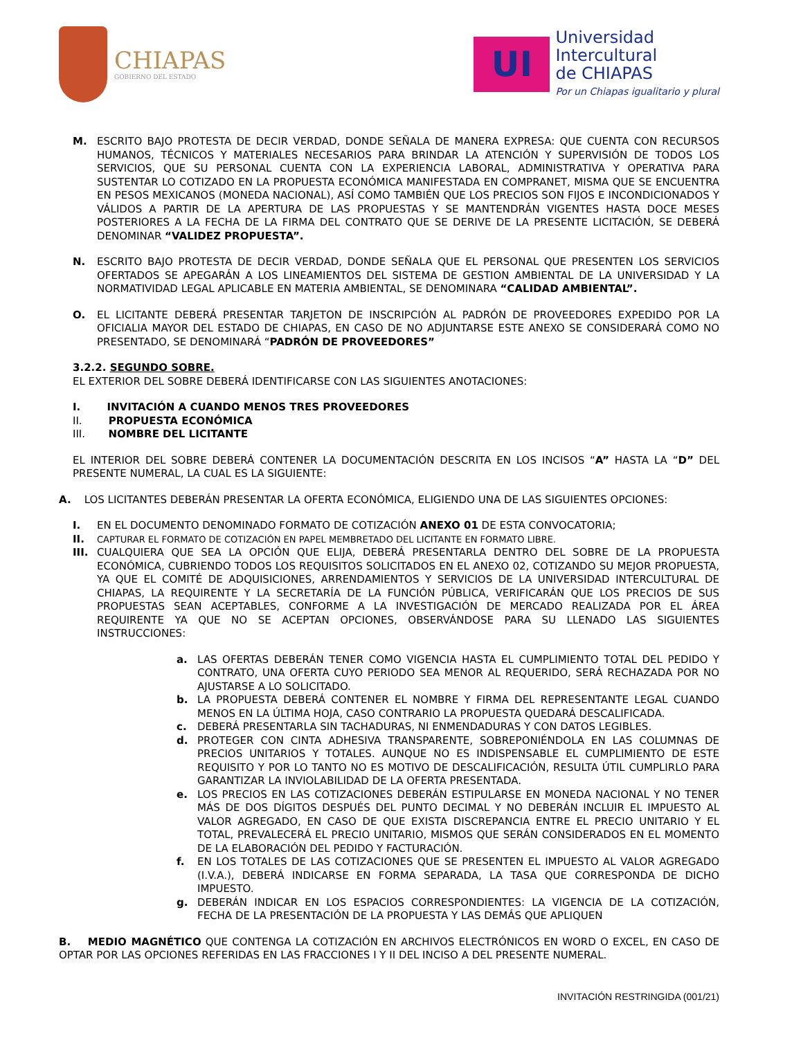CHIAPAS
GOBIERNO DEL ESTADO
UI
Universidad
Intercultural
de CHIAPAS
Por un Chiapas igualitario y plural
M. ESCRITO BAJO PROTESTA DE DECIR VERDAD, DONDE SEÑALA DE MANERA EXPRESA: QUE CUENTA CON RECURSOS HUMANOS, TÉCNICOS Y MATERIALES NECESARIOS PARA BRINDAR LA ATENCIÓN Y SUPERVISIÓN DE TODOS LOS SERVICIOS, QUE SU PERSONAL CUENTA CON LA EXPERIENCIA LABORAL, ADMINISTRATIVA Y OPERATIVA PARA SUSTENTAR LO COTIZADO EN LA PROPUESTA ECONÓMICA MANIFESTADA EN COMPRANET, MISMA QUE SE ENCUENTRA EN PESOS MEXICANOS (MONEDA NACIONAL), ASÍ COMO TAMBIÉN QUE LOS PRECIOS SON FIJOS E INCONDICIONADOS Y VÁLIDOS A PARTIR DE LA APERTURA DE LAS PROPUESTAS Y SE MANTENDRÁN VIGENTES HASTA DOCE MESES POSTERIORES A LA FECHA DE LA FIRMA DEL CONTRATO QUE SE DERIVE DE LA PRESENTE LICITACIÓN, SE DEBERÁ DENOMINAR “VALIDEZ PROPUESTA”.
N. ESCRITO BAJO PROTESTA DE DECIR VERDAD, DONDE SEÑALA QUE EL PERSONAL QUE PRESENTEN LOS SERVICIOS OFERTADOS SE APEGARÁN A LOS LINEAMIENTOS DEL SISTEMA DE GESTION AMBIENTAL DE LA UNIVERSIDAD Y LA NORMATIVIDAD LEGAL APLICABLE EN MATERIA AMBIENTAL, SE DENOMINARA “CALIDAD AMBIENTAL”.
O. EL LICITANTE DEBERÁ PRESENTAR TARJETON DE INSCRIPCIÓN AL PADRÓN DE PROVEEDORES EXPEDIDO POR LA OFICIALIA MAYOR DEL ESTADO DE CHIAPAS, EN CASO DE NO ADJUNTARSE ESTE ANEXO SE CONSIDERARÁ COMO NO PRESENTADO, SE DENOMINARÁ “PADRÓN DE PROVEEDORES”
3.2.2. SEGUNDO SOBRE.
EL EXTERIOR DEL SOBRE DEBERÁ IDENTIFICARSE CON LAS SIGUIENTES ANOTACIONES:
I. INVITACIÓN A CUANDO MENOS TRES PROVEEDORES
II. PROPUESTA ECONÓMICA
III. NOMBRE DEL LICITANTE
EL INTERIOR DEL SOBRE DEBERÁ CONTENER LA DOCUMENTACIÓN DESCRITA EN LOS INCISOS “A” HASTA LA “D” DEL PRESENTE NUMERAL, LA CUAL ES LA SIGUIENTE:
A. LOS LICITANTES DEBERÁN PRESENTAR LA OFERTA ECONÓMICA, ELIGIENDO UNA DE LAS SIGUIENTES OPCIONES:
I. EN EL DOCUMENTO DENOMINADO FORMATO DE COTIZACIÓN ANEXO 01 DE ESTA CONVOCATORIA;
II.
CAPTURAR EL FORMATO DE COTIZACIÓN EN PAPEL MEMBRETADO DEL LICITANTE EN FORMATO LIBRE.
III.
CUALQUIERA QUE SEA LA OPCIÓN QUE ELIJA, DEBERÁ PRESENTARLA DENTRO DEL SOBRE DE LA PROPUESTA ECONÓMICA, CUBRIENDO TODOS LOS REQUISITOS SOLICITADOS EN EL ANEXO 02, COTIZANDO SU MEJOR PROPUESTA, YA QUE EL COMITÉ DE ADQUISICIONES, ARRENDAMIENTOS Y SERVICIOS DE LA UNIVERSIDAD INTERCULTURAL DE CHIAPAS, LA REQUIRENTE Y LA SECRETARÍA DE LA FUNCIÓN PÚBLICA, VERIFICARÁN QUE LOS PRECIOS DE SUS PROPUESTAS SEAN ACEPTABLES, CONFORME A LA INVESTIGACIÓN DE MERCADO REALIZADA POR EL ÁREA REQUIRENTE YA QUE NO SE ACEPTAN OPCIONES, OBSERVÁNDOSE PARA SU LLENADO LAS SIGUIENTES INSTRUCCIONES:
a. LAS OFERTAS DEBERÁN TENER COMO VIGENCIA HASTA EL CUMPLIMIENTO TOTAL DEL PEDIDO Y CONTRATO, UNA OFERTA CUYO PERIODO SEA MENOR AL REQUERIDO, SERÁ RECHAZADA POR NO AJUSTARSE A LO SOLICITADO.
b. LA PROPUESTA DEBERÁ CONTENER EL NOMBRE Y FIRMA DEL REPRESENTANTE LEGAL CUANDO MENOS EN LA ÚLTIMA HOJA, CASO CONTRARIO LA PROPUESTA QUEDARÁ DESCALIFICADA.
c. DEBERÁ PRESENTARLA SIN TACHADURAS, NI ENMENDADURAS Y CON DATOS LEGIBLES.
d. PROTEGER CON CINTA ADHESIVA TRANSPARENTE, SOBREPONIÉNDOLA EN LAS COLUMNAS DE PRECIOS UNITARIOS Y TOTALES. AUNQUE NO ES INDISPENSABLE EL CUMPLIMIENTO DE ESTE REQUISITO Y POR LO TANTO NO ES MOTIVO DE DESCALIFICACIÓN, RESULTA ÚTIL CUMPLIRLO PARA GARANTIZAR LA INVIOLABILIDAD DE LA OFERTA PRESENTADA.
e. LOS PRECIOS EN LAS COTIZACIONES DEBERÁN ESTIPULARSE EN MONEDA NACIONAL Y NO TENER MÁS DE DOS DÍGITOS DESPUÉS DEL PUNTO DECIMAL Y NO DEBERÁN INCLUIR EL IMPUESTO AL VALOR AGREGADO, EN CASO DE QUE EXISTA DISCREPANCIA ENTRE EL PRECIO UNITARIO Y EL TOTAL, PREVALECERÁ EL PRECIO UNITARIO, MISMOS QUE SERÁN CONSIDERADOS EN EL MOMENTO DE LA ELABORACIÓN DEL PEDIDO Y FACTURACIÓN.
f. EN LOS TOTALES DE LAS COTIZACIONES QUE SE PRESENTEN EL IMPUESTO AL VALOR AGREGADO (I.V.A.), DEBERÁ INDICARSE EN FORMA SEPARADA, LA TASA QUE CORRESPONDA DE DICHO IMPUESTO.
g. DEBERÁN INDICAR EN LOS ESPACIOS CORRESPONDIENTES: LA VIGENCIA DE LA COTIZACIÓN, FECHA DE LA PRESENTACIÓN DE LA PROPUESTA Y LAS DEMÁS QUE APLIQUEN
B. MEDIO MAGNÉTICO QUE CONTENGA LA COTIZACIÓN EN ARCHIVOS ELECTRÓNICOS EN WORD O EXCEL, EN CASO DE OPTAR POR LAS OPCIONES REFERIDAS EN LAS FRACCIONES I Y II DEL INCISO A DEL PRESENTE NUMERAL.
INVITACIÓN RESTRINGIDA (001/21)